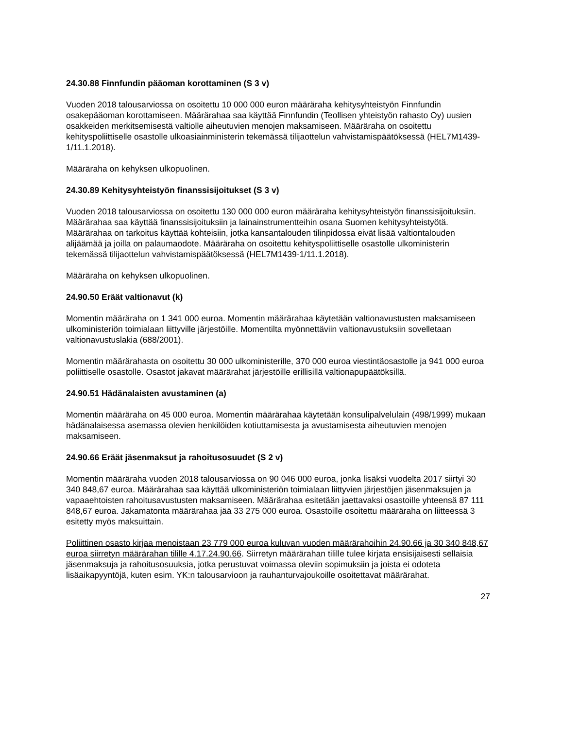24.30.88 Finnfundin pääoman korottaminen (S 3 v)
Vuoden 2018 talousarviossa on osoitettu 10 000 000 euron määräraha kehitysyhteistyön Finnfundin osakepääoman korottamiseen. Määrärahaa saa käyttää Finnfundin (Teollisen yhteistyön rahasto Oy) uusien osakkeiden merkitsemisestä valtiolle aiheutuvien menojen maksamiseen. Määräraha on osoitettu kehityspoliittiselle osastolle ulkoasiainministerin tekemässä tilijaottelun vahvistamispäätöksessä (HEL7M1439-1/11.1.2018).
Määräraha on kehyksen ulkopuolinen.
24.30.89 Kehitysyhteistyön finanssisijoitukset (S 3 v)
Vuoden 2018 talousarviossa on osoitettu 130 000 000 euron määräraha kehitysyhteistyön finanssisijoituksiin. Määrärahaa saa käyttää finanssisijoituksiin ja lainainstrumentteihin osana Suomen kehitysyhteistyötä. Määrärahaa on tarkoitus käyttää kohteisiin, jotka kansantalouden tilinpidossa eivät lisää valtiontalouden alijäämää ja joilla on palaumaodote. Määräraha on osoitettu kehityspoliittiselle osastolle ulkoministerin tekemässä tilijaottelun vahvistamispäätöksessä (HEL7M1439-1/11.1.2018).
Määräraha on kehyksen ulkopuolinen.
24.90.50 Eräät valtionavut (k)
Momentin määräraha on 1 341 000 euroa. Momentin määrärahaa käytetään valtionavustusten maksamiseen ulkoministeriön toimialaan liittyville järjestöille. Momentilta myönnettäviin valtionavustuksiin sovelletaan valtionavustuslakia (688/2001).
Momentin määrärahasta on osoitettu 30 000 ulkoministerille, 370 000 euroa viestintäosastolle ja 941 000 euroa poliittiselle osastolle. Osastot jakavat määrärahat järjestöille erillisillä valtionapupäätöksillä.
24.90.51 Hädänalaisten avustaminen (a)
Momentin määräraha on 45 000 euroa. Momentin määrärahaa käytetään konsulipalvelulain (498/1999) mukaan hädänalaisessa asemassa olevien henkilöiden kotiuttamisesta ja avustamisesta aiheutuvien menojen maksamiseen.
24.90.66 Eräät jäsenmaksut ja rahoitusosuudet (S 2 v)
Momentin määräraha vuoden 2018 talousarviossa on 90 046 000 euroa, jonka lisäksi vuodelta 2017 siirtyi 30 340 848,67 euroa. Määrärahaa saa käyttää ulkoministeriön toimialaan liittyvien järjestöjen jäsenmaksujen ja vapaaehtoisten rahoitusavustusten maksamiseen. Määrärahaa esitetään jaettavaksi osastoille yhteensä 87 111 848,67 euroa. Jakamatonta määrärahaa jää 33 275 000 euroa. Osastoille osoitettu määräraha on liitteessä 3 esitetty myös maksuittain.
Poliittinen osasto kirjaa menoistaan 23 779 000 euroa kuluvan vuoden määrärahoihin 24.90.66 ja 30 340 848,67 euroa siirretyn määrärahan tilille 4.17.24.90.66. Siirretyn määrärahan tilille tulee kirjata ensisijaisesti sellaisia jäsenmaksuja ja rahoitusosuuksia, jotka perustuvat voimassa oleviin sopimuksiin ja joista ei odoteta lisäaikapyyntöjä, kuten esim. YK:n talousarvioon ja rauhanturvajoukoille osoitettavat määrärahat.
27